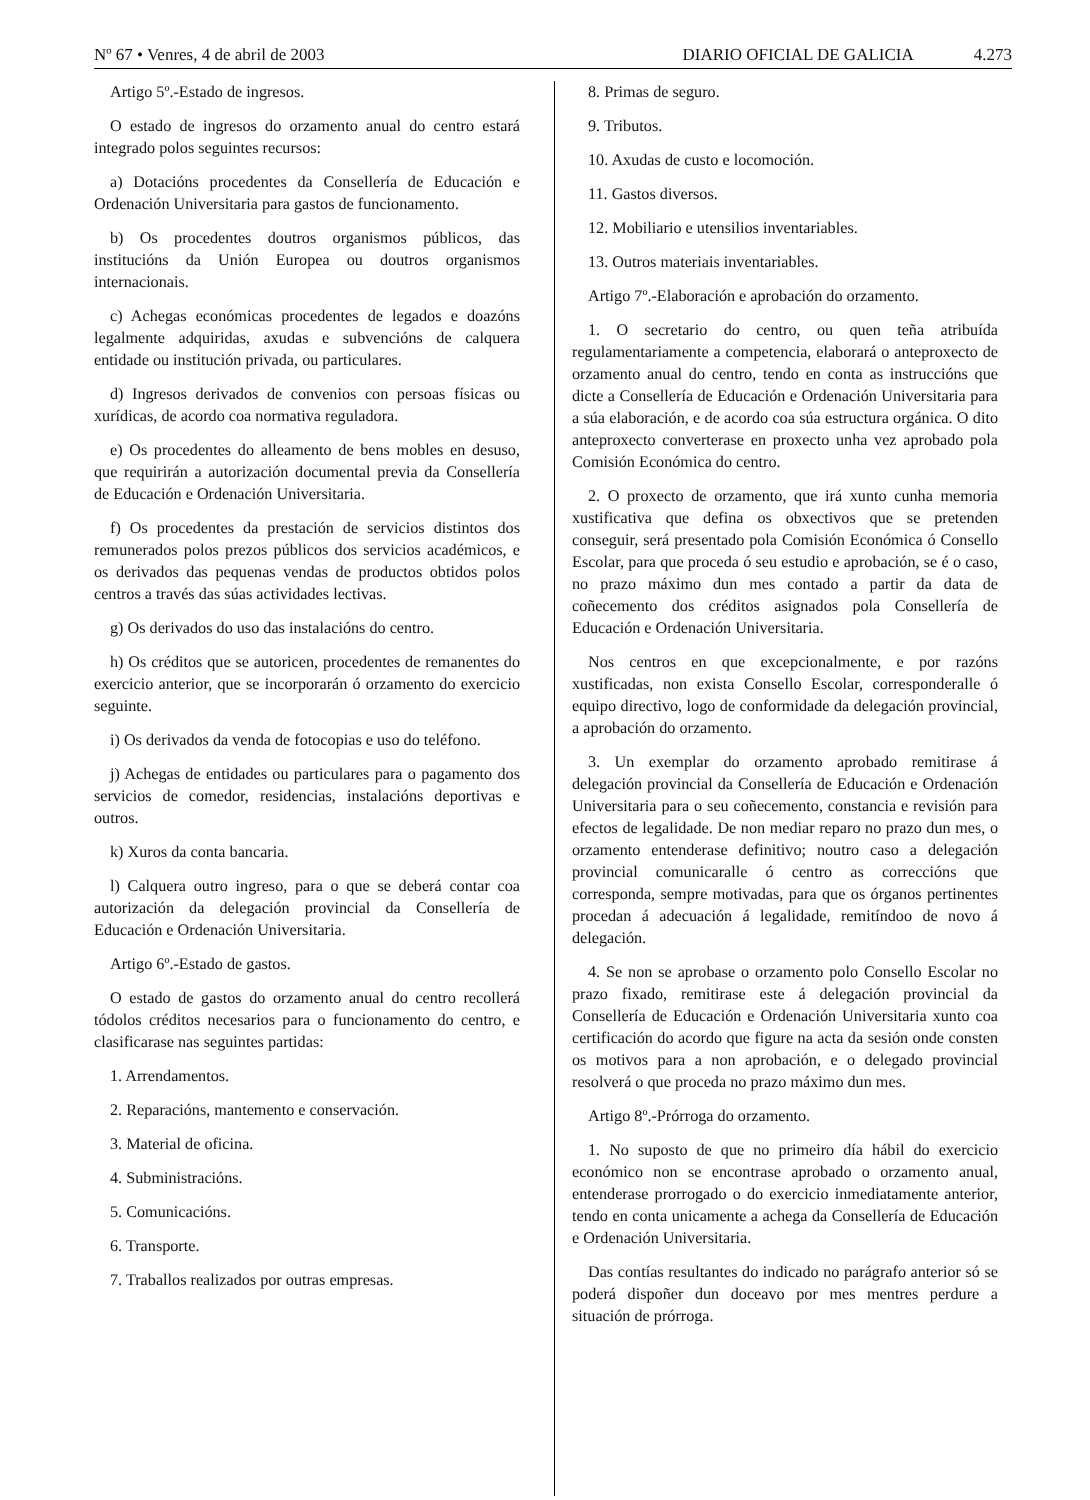Nº 67 • Venres, 4 de abril de 2003
DIARIO OFICIAL DE GALICIA 4.273
Artigo 5º.-Estado de ingresos.
O estado de ingresos do orzamento anual do centro estará integrado polos seguintes recursos:
a) Dotacións procedentes da Consellería de Educación e Ordenación Universitaria para gastos de funcionamento.
b) Os procedentes doutros organismos públicos, das institucións da Unión Europea ou doutros organismos internacionais.
c) Achegas económicas procedentes de legados e doazóns legalmente adquiridas, axudas e subvencións de calquera entidade ou institución privada, ou particulares.
d) Ingresos derivados de convenios con persoas físicas ou xurídicas, de acordo coa normativa reguladora.
e) Os procedentes do alleamento de bens mobles en desuso, que requirirán a autorización documental previa da Consellería de Educación e Ordenación Universitaria.
f) Os procedentes da prestación de servicios distintos dos remunerados polos prezos públicos dos servicios académicos, e os derivados das pequenas vendas de productos obtidos polos centros a través das súas actividades lectivas.
g) Os derivados do uso das instalacións do centro.
h) Os créditos que se autoricen, procedentes de remanentes do exercicio anterior, que se incorporarán ó orzamento do exercicio seguinte.
i) Os derivados da venda de fotocopias e uso do teléfono.
j) Achegas de entidades ou particulares para o pagamento dos servicios de comedor, residencias, instalacións deportivas e outros.
k) Xuros da conta bancaria.
l) Calquera outro ingreso, para o que se deberá contar coa autorización da delegación provincial da Consellería de Educación e Ordenación Universitaria.
Artigo 6º.-Estado de gastos.
O estado de gastos do orzamento anual do centro recollerá tódolos créditos necesarios para o funcionamento do centro, e clasificarase nas seguintes partidas:
1. Arrendamentos.
2. Reparacións, mantemento e conservación.
3. Material de oficina.
4. Subministracións.
5. Comunicacións.
6. Transporte.
7. Traballos realizados por outras empresas.
8. Primas de seguro.
9. Tributos.
10. Axudas de custo e locomoción.
11. Gastos diversos.
12. Mobiliario e utensilios inventariables.
13. Outros materiais inventariables.
Artigo 7º.-Elaboración e aprobación do orzamento.
1. O secretario do centro, ou quen teña atribuída regulamentariamente a competencia, elaborará o anteproxecto de orzamento anual do centro, tendo en conta as instruccións que dicte a Consellería de Educación e Ordenación Universitaria para a súa elaboración, e de acordo coa súa estructura orgánica. O dito anteproxecto converterase en proxecto unha vez aprobado pola Comisión Económica do centro.
2. O proxecto de orzamento, que irá xunto cunha memoria xustificativa que defina os obxectivos que se pretenden conseguir, será presentado pola Comisión Económica ó Consello Escolar, para que proceda ó seu estudio e aprobación, se é o caso, no prazo máximo dun mes contado a partir da data de coñecemento dos créditos asignados pola Consellería de Educación e Ordenación Universitaria.
Nos centros en que excepcionalmente, e por razóns xustificadas, non exista Consello Escolar, corresponderalle ó equipo directivo, logo de conformidade da delegación provincial, a aprobación do orzamento.
3. Un exemplar do orzamento aprobado remitirase á delegación provincial da Consellería de Educación e Ordenación Universitaria para o seu coñecemento, constancia e revisión para efectos de legalidade. De non mediar reparo no prazo dun mes, o orzamento entenderase definitivo; noutro caso a delegación provincial comunicaralle ó centro as correccións que corresponda, sempre motivadas, para que os órganos pertinentes procedan á adecuación á legalidade, remitíndoo de novo á delegación.
4. Se non se aprobase o orzamento polo Consello Escolar no prazo fixado, remitirase este á delegación provincial da Consellería de Educación e Ordenación Universitaria xunto coa certificación do acordo que figure na acta da sesión onde consten os motivos para a non aprobación, e o delegado provincial resolverá o que proceda no prazo máximo dun mes.
Artigo 8º.-Prórroga do orzamento.
1. No suposto de que no primeiro día hábil do exercicio económico non se encontrase aprobado o orzamento anual, entenderase prorrogado o do exercicio inmediatamente anterior, tendo en conta unicamente a achega da Consellería de Educación e Ordenación Universitaria.
Das contías resultantes do indicado no parágrafo anterior só se poderá dispoñer dun doceavo por mes mentres perdure a situación de prórroga.